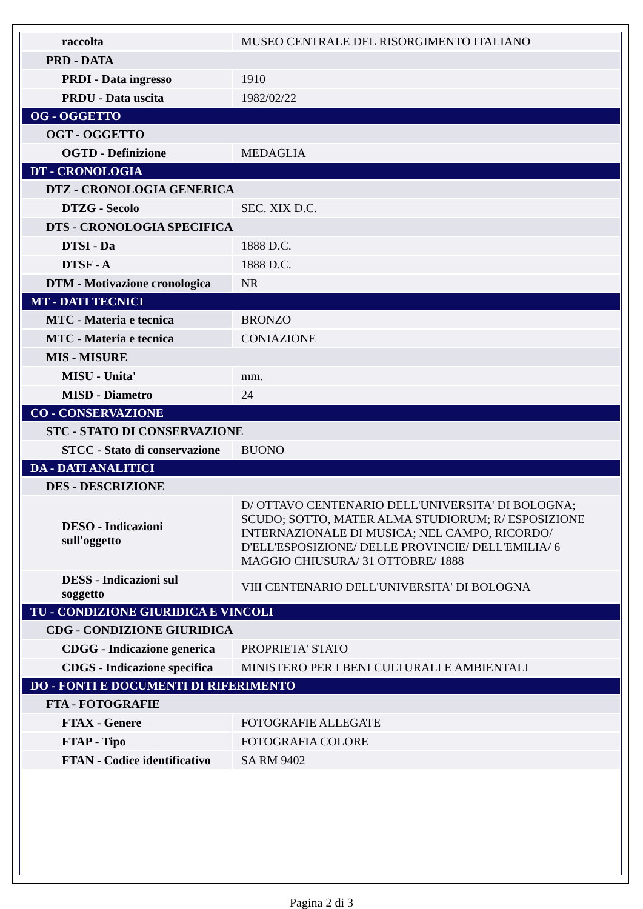| raccolta | MUSEO CENTRALE DEL RISORGIMENTO ITALIANO |
| PRD - DATA | |
| PRDI - Data ingresso | 1910 |
| PRDU - Data uscita | 1982/02/22 |
| OG - OGGETTO | |
| OGT - OGGETTO | |
| OGTD - Definizione | MEDAGLIA |
| DT - CRONOLOGIA | |
| DTZ - CRONOLOGIA GENERICA | |
| DTZG - Secolo | SEC. XIX D.C. |
| DTS - CRONOLOGIA SPECIFICA | |
| DTSI - Da | 1888 D.C. |
| DTSF - A | 1888 D.C. |
| DTM - Motivazione cronologica | NR |
| MT - DATI TECNICI | |
| MTC - Materia e tecnica | BRONZO |
| MTC - Materia e tecnica | CONIAZIONE |
| MIS - MISURE | |
| MISU - Unita' | mm. |
| MISD - Diametro | 24 |
| CO - CONSERVAZIONE | |
| STC - STATO DI CONSERVAZIONE | |
| STCC - Stato di conservazione | BUONO |
| DA - DATI ANALITICI | |
| DES - DESCRIZIONE | |
| DESO - Indicazioni sull'oggetto | D/ OTTAVO CENTENARIO DELL'UNIVERSITA' DI BOLOGNA; SCUDO; SOTTO, MATER ALMA STUDIORUM; R/ ESPOSIZIONE INTERNAZIONALE DI MUSICA; NEL CAMPO, RICORDO/ D'ELL'ESPOSIZIONE/ DELLE PROVINCIE/ DELL'EMILIA/ 6 MAGGIO CHIUSURA/ 31 OTTOBRE/ 1888 |
| DESS - Indicazioni sul soggetto | VIII CENTENARIO DELL'UNIVERSITA' DI BOLOGNA |
| TU - CONDIZIONE GIURIDICA E VINCOLI | |
| CDG - CONDIZIONE GIURIDICA | |
| CDGG - Indicazione generica | PROPRIETA' STATO |
| CDGS - Indicazione specifica | MINISTERO PER I BENI CULTURALI E AMBIENTALI |
| DO - FONTI E DOCUMENTI DI RIFERIMENTO | |
| FTA - FOTOGRAFIE | |
| FTAX - Genere | FOTOGRAFIE ALLEGATE |
| FTAP - Tipo | FOTOGRAFIA COLORE |
| FTAN - Codice identificativo | SA RM 9402 |
Pagina 2 di 3